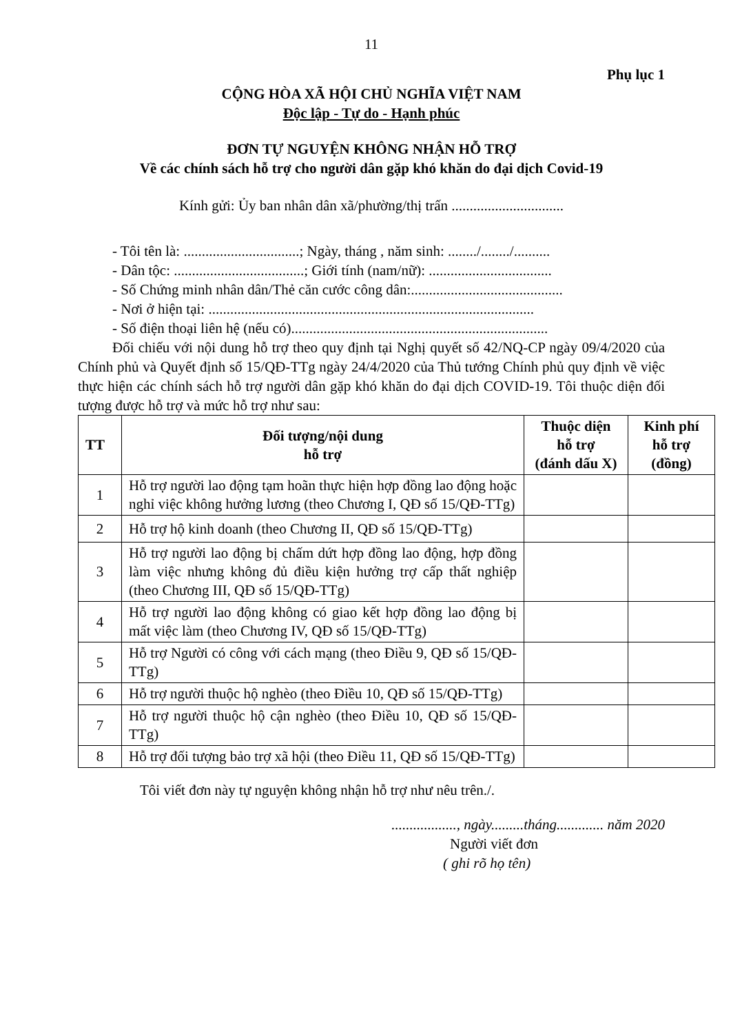11
Phụ lục 1
CỘNG HÒA XÃ HỘI CHỦ NGHĨA VIỆT NAM
Độc lập - Tự do - Hạnh phúc
ĐƠN TỰ NGUYỆN KHÔNG NHẬN HỖ TRỢ
Về các chính sách hỗ trợ cho người dân gặp khó khăn do đại dịch Covid-19
Kính gửi: Ủy ban nhân dân xã/phường/thị trấn ...............................
- Tôi tên là: ................................; Ngày, tháng , năm sinh: ......../......../..........
- Dân tộc: ....................................; Giới tính (nam/nữ): ..................................
- Số Chứng minh nhân dân/Thẻ căn cước công dân:..........................................
- Nơi ở hiện tại: ..........................................................................................
- Số điện thoại liên hệ (nếu có).......................................................................
Đối chiếu với nội dung hỗ trợ theo quy định tại Nghị quyết số 42/NQ-CP ngày 09/4/2020 của Chính phủ và Quyết định số 15/QĐ-TTg ngày 24/4/2020 của Thủ tướng Chính phủ quy định về việc thực hiện các chính sách hỗ trợ người dân gặp khó khăn do đại dịch COVID-19. Tôi thuộc diện đối tượng được hỗ trợ và mức hỗ trợ như sau:
| TT | Đối tượng/nội dung hỗ trợ | Thuộc diện hỗ trợ (đánh dấu X) | Kinh phí hỗ trợ (đồng) |
| --- | --- | --- | --- |
| 1 | Hỗ trợ người lao động tạm hoãn thực hiện hợp đồng lao động hoặc nghỉ việc không hưởng lương (theo Chương I, QĐ số 15/QĐ-TTg) | | |
| 2 | Hỗ trợ hộ kinh doanh (theo Chương II, QĐ số 15/QĐ-TTg) | | |
| 3 | Hỗ trợ người lao động bị chấm dứt hợp đồng lao động, hợp đồng làm việc nhưng không đủ điều kiện hưởng trợ cấp thất nghiệp (theo Chương III, QĐ số 15/QĐ-TTg) | | |
| 4 | Hỗ trợ người lao động không có giao kết hợp đồng lao động bị mất việc làm (theo Chương IV, QĐ số 15/QĐ-TTg) | | |
| 5 | Hỗ trợ Người có công với cách mạng (theo Điều 9, QĐ số 15/QĐ-TTg) | | |
| 6 | Hỗ trợ người thuộc hộ nghèo (theo Điều 10, QĐ số 15/QĐ-TTg) | | |
| 7 | Hỗ trợ người thuộc hộ cận nghèo (theo Điều 10, QĐ số 15/QĐ-TTg) | | |
| 8 | Hỗ trợ đối tượng bảo trợ xã hội (theo Điều 11, QĐ số 15/QĐ-TTg) | | |
Tôi viết đơn này tự nguyện không nhận hỗ trợ như nêu trên./.
.................., ngày.........tháng............. năm 2020
Người viết đơn
( ghi rõ họ tên)